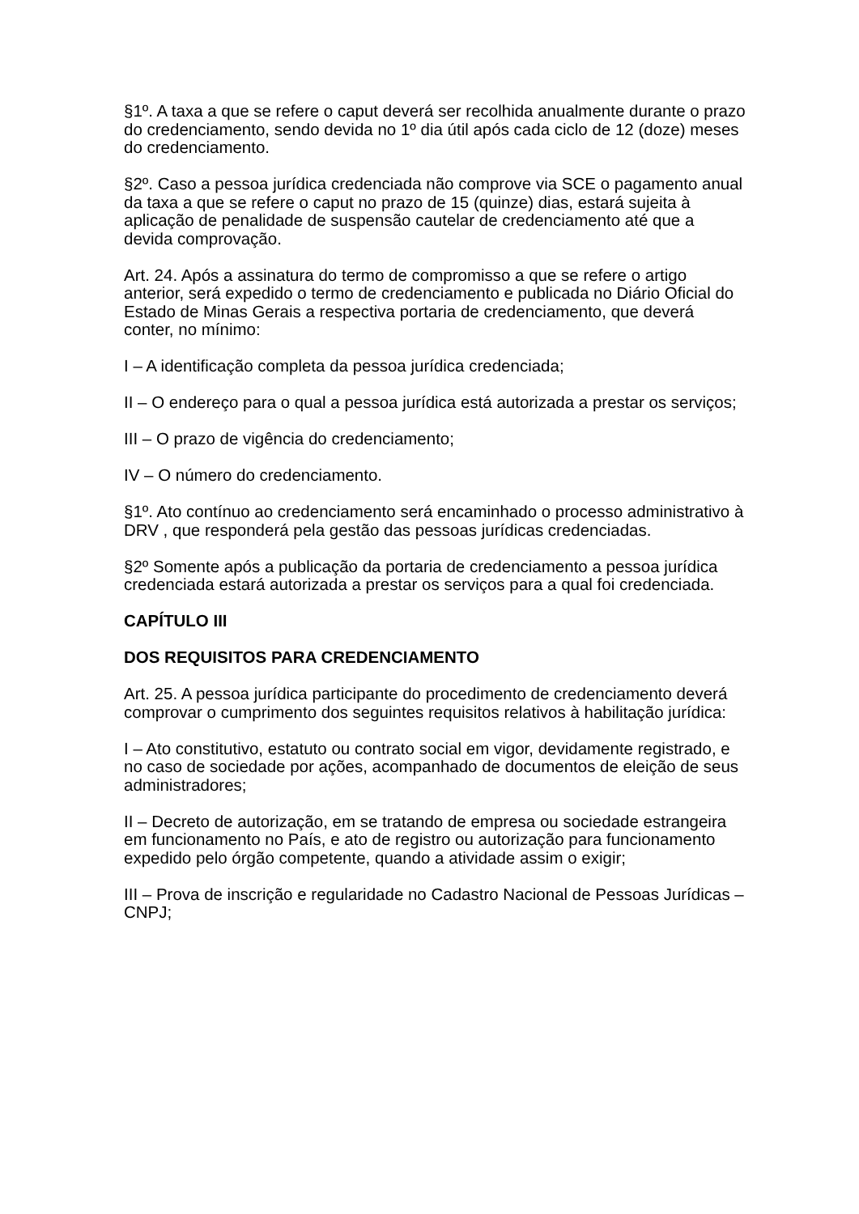§1º. A taxa a que se refere o caput deverá ser recolhida anualmente durante o prazo do credenciamento, sendo devida no 1º dia útil após cada ciclo de 12 (doze) meses do credenciamento.
§2º. Caso a pessoa jurídica credenciada não comprove via SCE o pagamento anual da taxa a que se refere o caput no prazo de 15 (quinze) dias, estará sujeita à aplicação de penalidade de suspensão cautelar de credenciamento até que a devida comprovação.
Art. 24. Após a assinatura do termo de compromisso a que se refere o artigo anterior, será expedido o termo de credenciamento e publicada no Diário Oficial do Estado de Minas Gerais a respectiva portaria de credenciamento, que deverá conter, no mínimo:
I – A identificação completa da pessoa jurídica credenciada;
II – O endereço para o qual a pessoa jurídica está autorizada a prestar os serviços;
III – O prazo de vigência do credenciamento;
IV – O número do credenciamento.
§1º. Ato contínuo ao credenciamento será encaminhado o processo administrativo à DRV , que responderá pela gestão das pessoas jurídicas credenciadas.
§2º Somente após a publicação da portaria de credenciamento a pessoa jurídica credenciada estará autorizada a prestar os serviços para a qual foi credenciada.
CAPÍTULO III
DOS REQUISITOS PARA CREDENCIAMENTO
Art. 25. A pessoa jurídica participante do procedimento de credenciamento deverá comprovar o cumprimento dos seguintes requisitos relativos à habilitação jurídica:
I – Ato constitutivo, estatuto ou contrato social em vigor, devidamente registrado, e no caso de sociedade por ações, acompanhado de documentos de eleição de seus administradores;
II – Decreto de autorização, em se tratando de empresa ou sociedade estrangeira em funcionamento no País, e ato de registro ou autorização para funcionamento expedido pelo órgão competente, quando a atividade assim o exigir;
III – Prova de inscrição e regularidade no Cadastro Nacional de Pessoas Jurídicas – CNPJ;